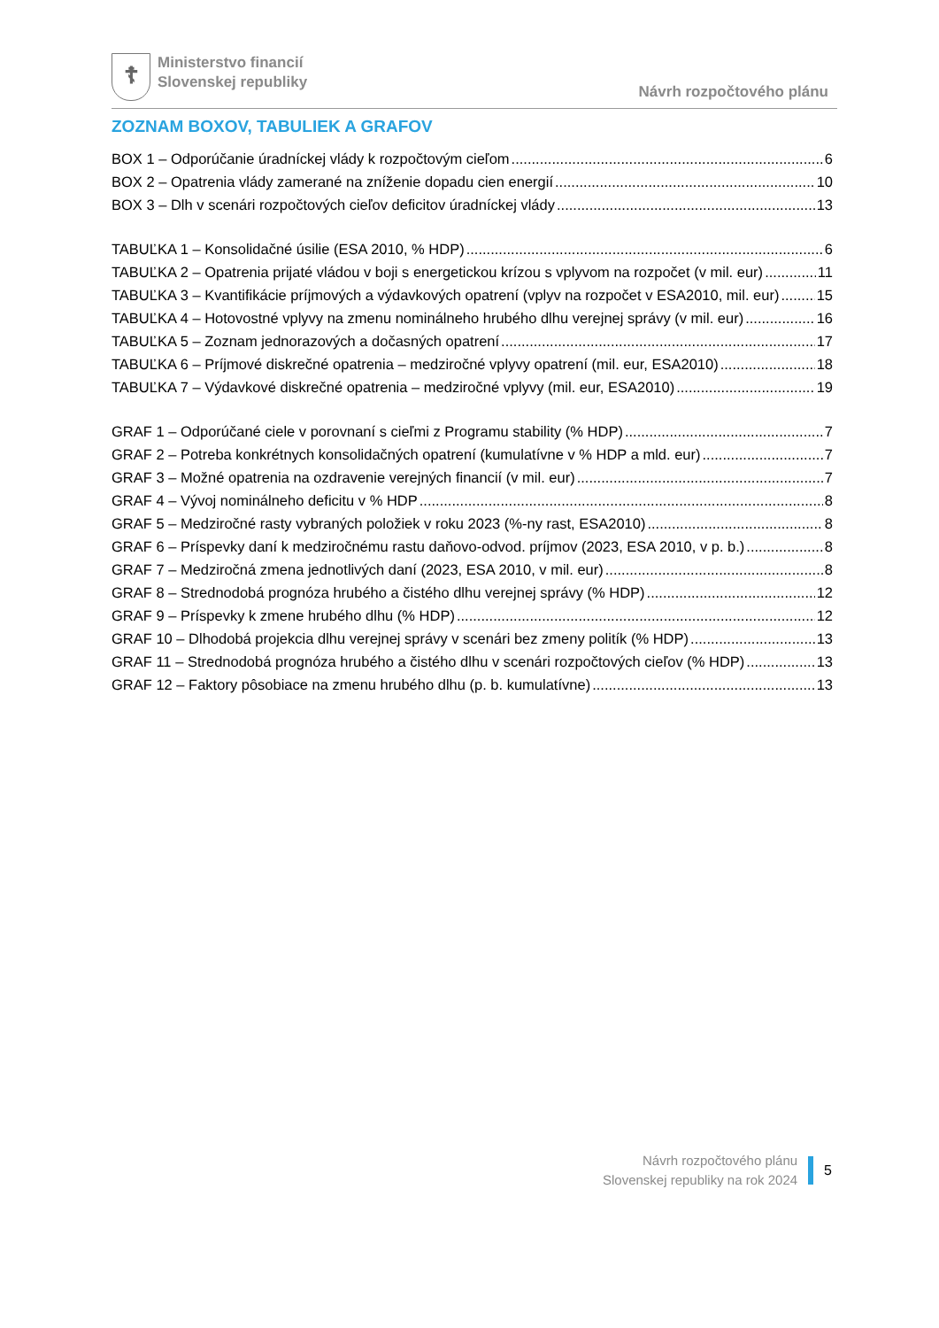☦
Ministerstvo financií
Slovenskej republiky
Návrh rozpočtového plánu
ZOZNAM BOXOV, TABULIEK A GRAFOV
BOX 1 – Odporúčanie úradníckej vlády k rozpočtovým cieľom 6
BOX 2 – Opatrenia vlády zamerané na zníženie dopadu cien energií 10
BOX 3 – Dlh v scenári rozpočtových cieľov deficitov úradníckej vlády 13
TABUĽKA 1 – Konsolidačné úsilie (ESA 2010, % HDP) 6
TABUĽKA 2 – Opatrenia prijaté vládou v boji s energetickou krízou s vplyvom na rozpočet (v mil. eur) 11
TABUĽKA 3 – Kvantifikácie príjmových a výdavkových opatrení (vplyv na rozpočet v ESA2010, mil. eur) 15
TABUĽKA 4 – Hotovostné vplyvy na zmenu nominálneho hrubého dlhu verejnej správy (v mil. eur) 16
TABUĽKA 5 – Zoznam jednorazových a dočasných opatrení 17
TABUĽKA 6 – Príjmové diskrečné opatrenia – medziročné vplyvy opatrení (mil. eur, ESA2010) 18
TABUĽKA 7 – Výdavkové diskrečné opatrenia – medziročné vplyvy (mil. eur, ESA2010) 19
GRAF 1 – Odporúčané ciele v porovnaní s cieľmi z Programu stability (% HDP) 7
GRAF 2 – Potreba konkrétnych konsolidačných opatrení (kumulatívne v % HDP a mld. eur) 7
GRAF 3 – Možné opatrenia na ozdravenie verejných financií (v mil. eur) 7
GRAF 4 – Vývoj nominálneho deficitu v % HDP 8
GRAF 5 – Medziročné rasty vybraných položiek v roku 2023 (%-ny rast, ESA2010) 8
GRAF 6 – Príspevky daní k medziročnému rastu daňovo-odvod. príjmov (2023, ESA 2010, v p. b.) 8
GRAF 7 – Medziročná zmena jednotlivých daní (2023, ESA 2010, v mil. eur) 8
GRAF 8 – Strednodobá prognóza hrubého a čistého dlhu verejnej správy (% HDP) 12
GRAF 9 – Príspevky k zmene hrubého dlhu (% HDP) 12
GRAF 10 – Dlhodobá projekcia dlhu verejnej správy v scenári bez zmeny politík (% HDP) 13
GRAF 11 – Strednodobá prognóza hrubého a čistého dlhu v scenári rozpočtových cieľov (% HDP) 13
GRAF 12 – Faktory pôsobiace na zmenu hrubého dlhu (p. b. kumulatívne) 13
Návrh rozpočtového plánu
Slovenskej republiky na rok 2024
5